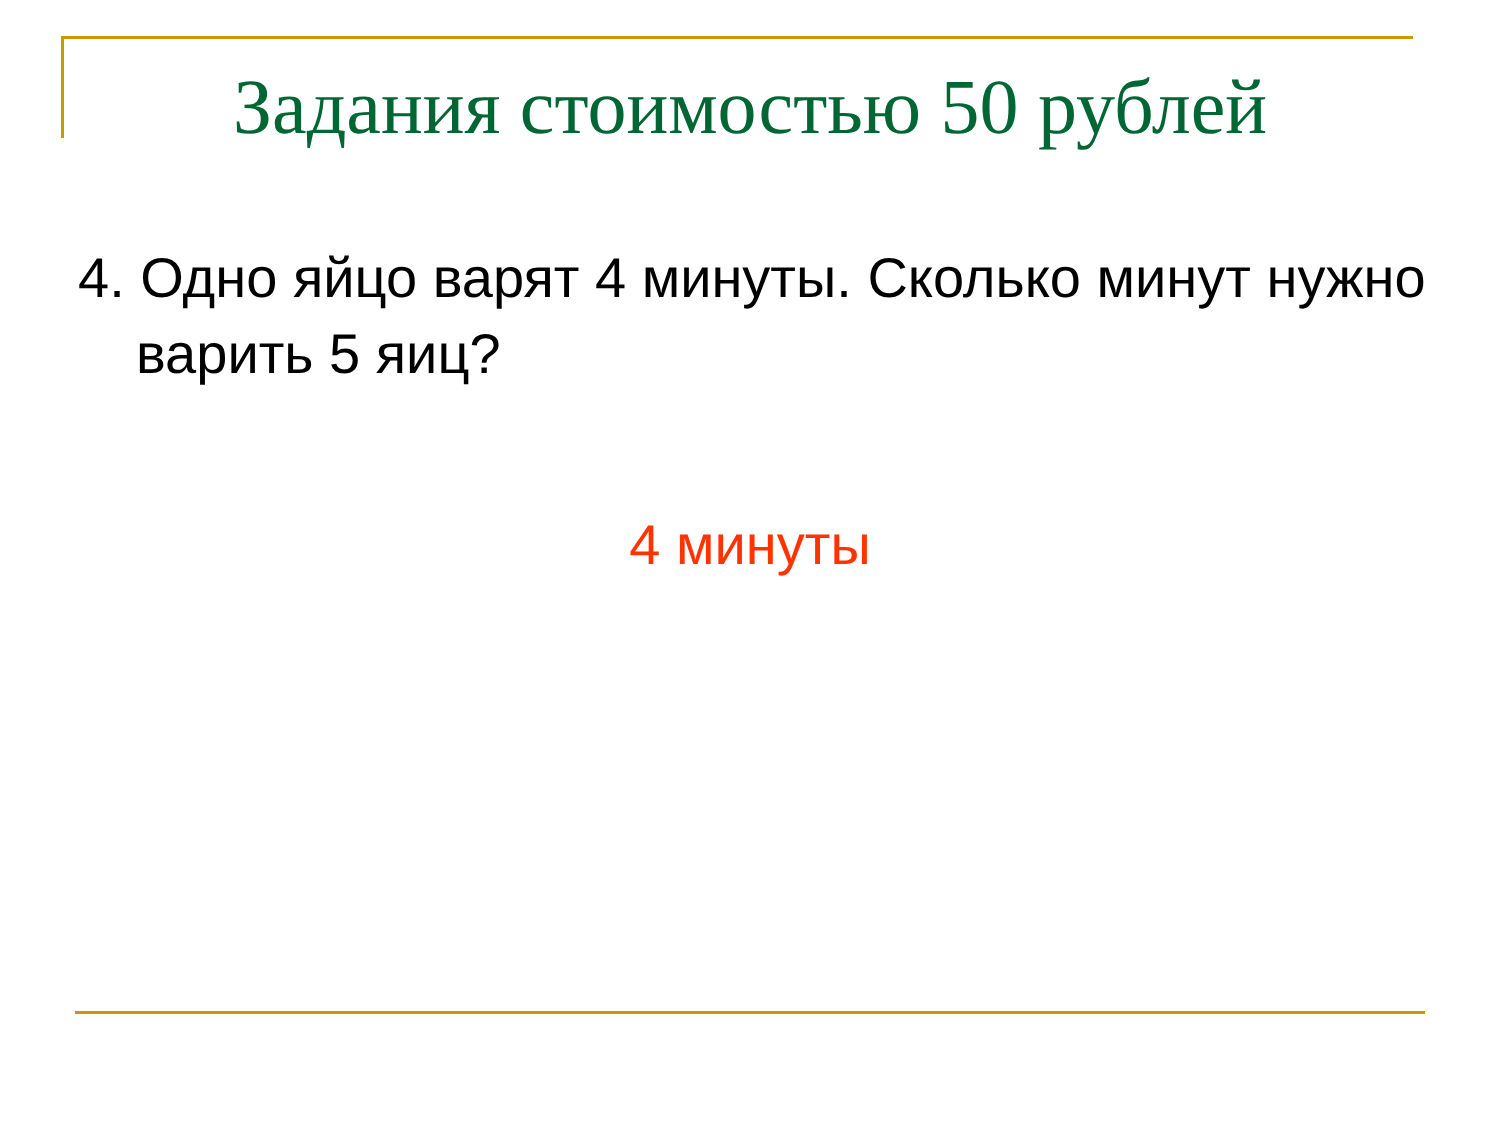Задания стоимостью 50 рублей
4. Одно яйцо варят 4 минуты. Сколько минут нужно варить 5 яиц?
4 минуты